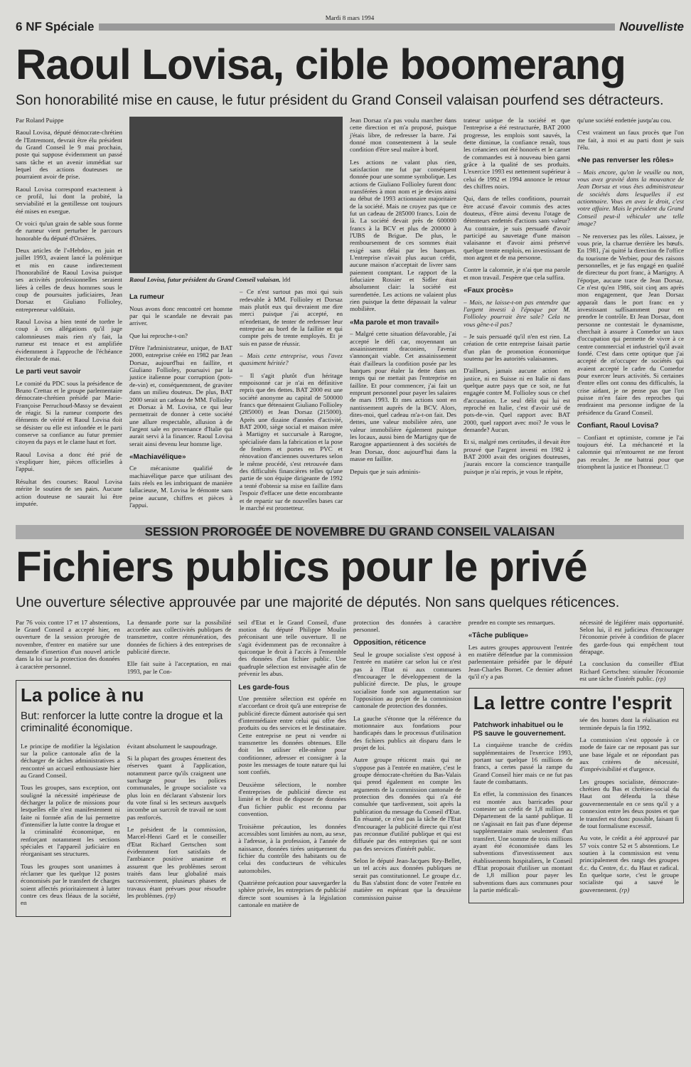Mardi 8 mars 1994
6 NF Spéciale Nouvelliste
Raoul Lovisa, cible boomerang
Son honorabilité mise en cause, le futur président du Grand Conseil valaisan pourfend ses détracteurs.
Par Roland Puippe
Raoul Lovisa, député démocrate-chrétien de l'Entremont, devrait être élu président du Grand Conseil le 9 mai prochain, poste qui suppose évidemment un passé sans tâche et un avenir immédiat sur lequel des actions douteuses ne pourraient avoir de prise.
Raoul Lovisa correspond exactement à ce profil, lui dont la probité, la serviabilité et la gentillesse ont toujours été mises en exergue.
Or voici qu'un grain de sable sous forme de rumeur vient perturber le parcours honorable du député d'Orsières.
Deux articles de l'«Hebdo», en juin et juillet 1993, avaient lancé la polémique et mis en cause indirectement l'honorabilité de Raoul Lovisa puisque ses activités professionnelles seraient liées à celles de deux hommes sous le coup de poursuites judiciaires, Jean Dorsaz et Giuliano Follioley, entrepreneur valdôtain.
Raoul Lovisa a bien tenté de tordre le coup à ces allégations qu'il juge calomnieuses mais rien n'y fait, la rumeur est tenace et est amplifiée évidemment à l'approche de l'échéance électorale de mai.
Le parti veut savoir
Le comité du PDC sous la présidence de Bruno Crettaz et le groupe parlementaire démocrate-chrétien présidé par Marie-Françoise Perruchoud-Massy se devaient de réagir. Si la rumeur comporte des éléments de vérité et Raoul Lovisa doit se désister ou elle est infondée et le parti conserve sa confiance au futur premier citoyen du pays et le clame haut et fort.
Raoul Lovisa a donc été prié de s'expliquer hier, pièces officielles à l'appui.
Résultat des courses: Raoul Lovisa mérite le soutien de ses pairs. Aucune action douteuse ne saurait lui être imputée.
Raoul Lovisa, futur président du Grand Conseil valaisan. ldd
La rumeur
Nous avons donc rencontré cet homme par qui le scandale ne devrait pas arriver.
Que lui reproche-t-on?
D'être l'administrateur, unique, de BAT 2000, entreprise créée en 1982 par Jean Dorsaz, aujourd'hui en faillite, et Giuliano Follioley, poursuivi par la justice italienne pour corruption (pots-de-vin) et, conséquemment, de graviter dans un milieu douteux. De plus, BAT 2000 serait un cadeau de MM. Follioley et Dorsaz à M. Lovisa, ce qui leur permettrait de donner à cette société une allure respectable, allusion à de l'argent sale en provenance d'Italie qui aurait servi à la financer. Raoul Lovisa serait ainsi devenu leur homme lige.
«Machiavélique»
Ce mécanisme qualifié de machiavélique parce que utilisant des faits réels en les imbriquant de manière fallacieuse, M. Lovisa le démonte sans peine aucune, chiffres et pièces à l'appui.
– Ce n'est surtout pas moi qui suis redevable à MM. Follioley et Dorsaz mais plutôt eux qui devraient me dire merci puisque j'ai accepté, en m'endettant, de tenter de redresser leur entreprise au bord de la faillite et qui compte près de trente employés. Et je suis en passe de réussir.
– Mais cette entreprise, vous l'avez quasiment héritée?
– Il s'agit plutôt d'un héritage empoisonné car je n'ai en définitive repris que des dettes. BAT 2000 est une société anonyme au capital de 500000 francs que détenaient Giuliano Follioley (285000) et Jean Dorsaz (215000). Après une dizaine d'années d'activité, BAT 2000, siège social et maison mère à Martigny et succursale à Rarogne, spécialisée dans la fabrication et la pose de fenêtres et portes en PVC et rénovation d'anciennes ouvertures selon le même procédé, s'est retrouvée dans des difficultés financières telles qu'une partie de son équipe dirigeante de 1992 a tenté d'obtenir sa mise en faillite dans l'espoir d'effacer une dette encombrante et de repartir sur de nouvelles bases car le marché est prometteur.
Jean Dorsaz n'a pas voulu marcher dans cette direction et m'a proposé, puisque j'étais libre, de redresser la barre. J'ai donné mon consentement à la seule condition d'être seul maître à bord.
Les actions ne valant plus rien, satisfaction me fut par conséquent donnée pour une somme symbolique. Les actions de Giuliano Follioley furent donc transférées à mon nom et je devins ainsi au début de 1993 actionnaire majoritaire de la société. Mais ne croyez pas que ce fut un cadeau de 285000 francs. Loin de là. La société devait près de 600000 francs à la BCV et plus de 200000 à l'UBS de Brigue. De plus, le remboursement de ces sommes était exigé sans délai par les banques. L'entreprise n'avait plus aucun crédit, aucune maison n'acceptait de livrer sans paiement comptant. Le rapport de la fiduciaire Rossier et Sidler était absolument clair: la société est surendettée. Les actions ne valaient plus rien puisque la dette dépassait la valeur mobilière.
«Ma parole et mon travail»
– Malgré cette situation défavorable, j'ai accepté le défi car, moyennant un assainissement draconien, l'avenir s'annonçait viable. Cet assainissement était d'ailleurs la condition posée par les banques pour étaler la dette dans un temps qui ne mettait pas l'entreprise en faillite. Et pour commencer, j'ai fait un emprunt personnel pour payer les salaires de mars 1993. Et mes actions sont en nantissement auprès de la BCV. Alors, dites-moi, quel cadeau m'a-t-on fait. Des dettes, une valeur mobilière zéro, une valeur immobilière également puisque les locaux, aussi bien de Martigny que de Rarogne appartiennent à des sociétés de Jean Dorsaz, donc aujourd'hui dans la masse en faillite.
Depuis que je suis adminis-
trateur unique de la société et que l'entreprise a été restructurée, BAT 2000 progresse, les emplois sont sauvés, la dette diminue, la confiance renaît, tous les créanciers ont été honorés et le carnet de commandes est à nouveau bien garni grâce à la qualité de ses produits. L'exercice 1993 est nettement supérieur à celui de 1992 et 1994 annonce le retour des chiffres noirs.
Qui, dans de telles conditions, pourrait être accusé d'avoir commis des actes douteux, d'être ainsi devenu l'otage de détenteurs endettés d'actions sans valeur? Au contraire, je suis persuadé d'avoir participé au sauvetage d'une maison valaisanne et d'avoir ainsi préservé quelque trente emplois, en investissant de mon argent et de ma personne.
Contre la calomnie, je n'ai que ma parole et mon travail. J'espère que cela suffira.
«Faux procès»
– Mais, ne laisse-t-on pas entendre que l'argent investi à l'époque par M. Follioley pourrait être sale? Cela ne vous gêne-t-il pas?
– Je suis persuadé qu'il n'en est rien. La création de cette entreprise faisait partie d'un plan de promotion économique soutenu par les autorités valaisannes.
D'ailleurs, jamais aucune action en justice, ni en Suisse ni en Italie ni dans quelque autre pays que ce soit, ne fut engagée contre M. Follioley sous ce chef d'accusation. Le seul délit qui lui est reproché en Italie, c'est d'avoir usé de pots-de-vin. Quel rapport avec BAT 2000, quel rapport avec moi? Je vous le demande? Aucun.
Et si, malgré mes certitudes, il devait être prouvé que l'argent investi en 1982 à BAT 2000 avait des origines douteuses, j'aurais encore la conscience tranquille puisque je n'ai repris, je vous le répète,
qu'une société endettée jusqu'au cou.
C'est vraiment un faux procès que l'on me fait, à moi et au parti dont je suis l'élu.
«Ne pas renverser les rôles»
– Mais encore, qu'on le veuille ou non, vous avez gravité dans la mouvance de Jean Dorsaz et vous êtes administrateur de sociétés dans lesquelles il est actionnaire. Vous en avez le droit, c'est votre affaire. Mais le président du Grand Conseil peut-il véhiculer une telle image?
– Ne renversez pas les rôles. Laissez, je vous prie, la charrue derrière les bœufs. En 1981, j'ai quitté la direction de l'office du tourisme de Verbier, pour des raisons personnelles, et je fus engagé en qualité de directeur du port franc, à Martigny. A l'époque, aucune trace de Jean Dorsaz. Ce n'est qu'en 1986, soit cinq ans après mon engagement, que Jean Dorsaz apparaît dans le port franc en y investissant suffisamment pour en prendre le contrôle. Et Jean Dorsaz, dont personne ne contestait le dynamisme, cherchait à assurer à Comedor un taux d'occupation qui permette de vivre à ce centre commercial et industriel qu'il avait fondé. C'est dans cette optique que j'ai accepté de m'occuper de sociétés qui avaient accepté le cadre du Comedor pour exercer leurs activités. Si certaines d'entre elles ont connu des difficultés, la crise aidant, je ne pense pas que l'on puisse m'en faire des reproches qui rendraient ma personne indigne de la présidence du Grand Conseil.
Confiant, Raoul Lovisa?
– Confiant et optimiste, comme je l'ai toujours été. La méchanceté et la calomnie qui m'entourent ne me feront pas reculer. Je me battrai pour que triomphent la justice et l'honneur. □
SESSION PROROGÉE DE NOVEMBRE DU GRAND CONSEIL VALAISAN
Fichiers publics pour le privé
Une ouverture sélective approuvée par une majorité de députés. Non sans quelques réticences.
Par 76 voix contre 17 et 17 abstentions, le Grand Conseil a accepté hier, en ouverture de la session prorogée de novembre, d'entrer en matière sur une demande d'insertion d'un nouvel article dans la loi sur la protection des données à caractère personnel.
La demande porte sur la possibilité accordée aux collectivités publiques de transmettre, contre rémunération, des données de fichiers à des entreprises de publicité directe.
Elle fait suite à l'acceptation, en mai 1993, par le Con-
La police à nu
But: renforcer la lutte contre la drogue et la criminalité économique.
Le principe de modifier la législation sur la police cantonale afin de la décharger de tâches administratives a rencontré un accueil enthousiaste hier au Grand Conseil.
Tous les groupes, sans exception, ont souligné la nécessité impérieuse de décharger la police de missions pour lesquelles elle n'est manifestement ni faite ni formée afin de lui permettre d'intensifier la lutte contre la drogue et la criminalité économique, en renforçant notamment les sections spéciales et l'appareil judiciaire en réorganisant ses structures.
Tous les groupes sont unanimes à réclamer que les quelque 12 postes économisés par le transfert de charges soient affectés prioritairement à lutter contre ces deux fléaux de la société, en
évitant absolument le saupoudrage.
Si la plupart des groupes émettent des réserves quant à l'application, notamment parce qu'ils craignent une surcharge pour les polices communales, le groupe socialiste va plus loin en déclarant s'abstenir lors du vote final si les secteurs auxquels incombe un surcroît de travail ne sont pas renforcés.
Le président de la commission, Marcel-Henri Gard et le conseiller d'Etat Richard Gertschen sont évidemment fort satisfaits de l'ambiance positive unanime et assurent que les problèmes seront traités dans leur globalité mais successivement, plusieurs phases de travaux étant prévues pour résoudre les problèmes. (rp)
seil d'Etat et le Grand Conseil, d'une motion du député Philippe Moulin préconisant une telle ouverture. Il ne s'agit évidemment pas de reconnaître à quiconque le droit à l'accès à l'ensemble des données d'un fichier public. Une quadruple sélection est envisagée afin de prévenir les abus.
Les garde-fous
Une première sélection est opérée en n'accordant ce droit qu'à une entreprise de publicité directe dûment autorisée qui sert d'intermédiaire entre celui qui offre des produits ou des services et le destinataire. Cette entreprise ne peut ni vendre ni transmettre les données obtenues. Elle doit les utiliser elle-même pour conditionner, adresser et consigner à la poste les messages de toute nature qui lui sont confiés.
Deuxième sélectiom, le nombre d'entreprises de publicité directe est limité et le droit de disposer de données d'un fichier public est reconnu par convention.
Troisième précaution, les données accessibles sont limitées au nom, au sexe, à l'adresse, à la profession, à l'année de naissance, données tirées uniquement du fichier du contrôle des habitants ou de celui des conducteurs de véhicules automobiles.
Quatrième précaution pour sauvegarder la sphère privée, les entreprises de publicité directe sont soumises à la législation cantonale en matière de
protection des données à caractère personnel.
Opposition, réticence
Seul le groupe socialiste s'est opposé à l'entrée en matière car selon lui ce n'est pas à l'Etat ni aux communes d'encourager le développement de la publicité directe. De plus, le groupe socialiste fonde son argumentation sur l'opposition au projet de la commission cantonale de protection des données.
La gauche s'étonne que la référence du motionnaire aux fondations pour handicapés dans le processus d'utilisation des fichiers publics ait disparu dans le projet de loi.
Autre groupe réticent mais qui ne s'oppose pas à l'entrée en matière, c'est le groupe démocrate-chrétien du Bas-Valais qui prend également en compte les arguments de la commission cantonale de protection des données qui n'a été consultée que tardivement, soit après la publication du message du Conseil d'Etat. En résumé, ce n'est pas la tâche de l'Etat d'encourager la publicité directe qui n'est pas reconnue d'utilité publique et qui est diffusée par des entreprises qui ne sont pas des services d'intérêt public.
Selon le député Jean-Jacques Rey-Bellet, un tel accès aux données publiques ne serait pas constitutionnel. Le groupe d.c. du Bas s'abstint donc de voter l'entrée en matière en espérant que la deuxième commission puisse
prendre en compte ses remarques.
«Tâche publique»
Les autres groupes approuvent l'entrée en matière défendue par la commission parlementaire présidée par le député Jean-Charles Bornet. Ce dernier admet qu'il n'y a pas
nécessité de légiférer mais opportunité. Selon lui, il est judicieux d'encourager l'économie privée à condition de placer des garde-fous qui empêchent tout dérapage.
La conclusion du conseiller d'Etat Richard Gertschen: stimuler l'économie est une tâche d'intérêt public. (rp)
La lettre contre l'esprit
Patchwork inhabituel ou le PS sauve le gouvernement.
La cinquième tranche de crédits supplémentaires de l'exercice 1993, portant sur quelque 16 millions de francs, a certes passé la rampe du Grand Conseil hier mais ce ne fut pas faute de combattants.
En effet, la commission des finances est montée aux barricades pour contester un crédit de 1,8 million au Département de la santé publique. Il ne s'agissait en fait pas d'une dépense supplémentaire mais seulement d'un transfert. Une somme de trois millions ayant été économisée dans les subventions d'investissement aux établissements hospitaliers, le Conseil d'Etat proposait d'utiliser un montant de 1,8 million pour payer les subventions dues aux communes pour la partie médicali-
sée des homes dont la réalisation est terminée depuis la fin 1992.
La commission s'est opposée à ce mode de faire car ne reposant pas sur une base légale et ne répondant pas aux critères de nécessité, d'imprévisibilité et d'urgence.
Les groupes socialiste, démocrate-chrétien du Bas et chrétien-social du Haut ont défendu la thèse gouvernementale en ce sens qu'il y a connexion entre les deux postes et que le transfert est donc possible, faisant fi de tout formalisme excessif.
Au vote, le crédit a été approuvé par 57 voix contre 52 et 5 abstentions. Le soutien à la commission est venu principalement des rangs des groupes d.c. du Centre, d.c. du Haut et radical. En quelque sorte, c'est le groupe socialiste qui a sauvé le gouvernement. (rp)